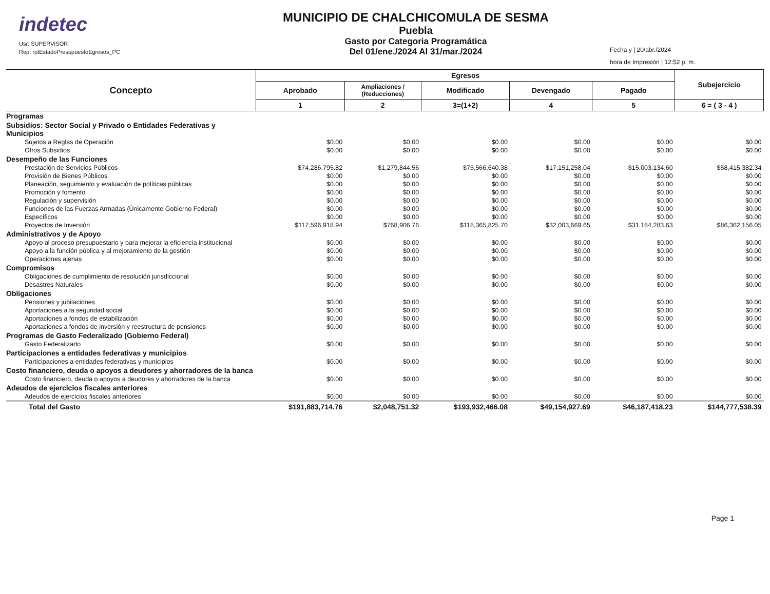indetec
Usr: SUPERVISOR
Rep: rptEstadoPresupuestoEgresos_PC
MUNICIPIO DE CHALCHICOMULA DE SESMA
Puebla
Gasto por Categoria Programática
Del 01/ene./2024 Al 31/mar./2024
Fecha y | 20/abr./2024
hora de Impresión | 12:52 p. m.
| Concepto | Egresos | | | | | Subejercicio |
| --- | --- | --- | --- | --- | --- | --- |
| | Aprobado | Ampliaciones / (Reducciones) | Modificado | Devengado | Pagado | |
| | 1 | 2 | 3=(1+2) | 4 | 5 | 6 = ( 3 - 4 ) |
| Programas | | | | | | |
| Subsidios: Sector Social y Privado o Entidades Federativas y Municipios | | | | | | |
| Sujetos a Reglas de Operación | $0.00 | $0.00 | $0.00 | $0.00 | $0.00 | $0.00 |
| Otros Subsidios | $0.00 | $0.00 | $0.00 | $0.00 | $0.00 | $0.00 |
| Desempeño de las Funciones | | | | | | |
| Prestación de Servicios Públicos | $74,286,795.82 | $1,279,844.56 | $75,566,640.38 | $17,151,258.04 | $15,003,134.60 | $58,415,382.34 |
| Provisión de Bienes Públicos | $0.00 | $0.00 | $0.00 | $0.00 | $0.00 | $0.00 |
| Planeación, seguimiento y evaluación de políticas públicas | $0.00 | $0.00 | $0.00 | $0.00 | $0.00 | $0.00 |
| Promoción y fomento | $0.00 | $0.00 | $0.00 | $0.00 | $0.00 | $0.00 |
| Regulación y supervisión | $0.00 | $0.00 | $0.00 | $0.00 | $0.00 | $0.00 |
| Funciones de las Fuerzas Armadas (Únicamente Gobierno Federal) | $0.00 | $0.00 | $0.00 | $0.00 | $0.00 | $0.00 |
| Específicos | $0.00 | $0.00 | $0.00 | $0.00 | $0.00 | $0.00 |
| Proyectos de Inversión | $117,596,918.94 | $768,906.76 | $118,365,825.70 | $32,003,669.65 | $31,184,283.63 | $86,362,156.05 |
| Administrativos y de Apoyo | | | | | | |
| Apoyo al proceso presupuestario y para mejorar la eficiencia institucional | $0.00 | $0.00 | $0.00 | $0.00 | $0.00 | $0.00 |
| Apoyo a la función pública y al mejoramiento de la gestión | $0.00 | $0.00 | $0.00 | $0.00 | $0.00 | $0.00 |
| Operaciones ajenas | $0.00 | $0.00 | $0.00 | $0.00 | $0.00 | $0.00 |
| Compromisos | | | | | | |
| Obligaciones de cumplimiento de resolución jurisdiccional | $0.00 | $0.00 | $0.00 | $0.00 | $0.00 | $0.00 |
| Desastres Naturales | $0.00 | $0.00 | $0.00 | $0.00 | $0.00 | $0.00 |
| Obligaciones | | | | | | |
| Pensiones y jubilaciones | $0.00 | $0.00 | $0.00 | $0.00 | $0.00 | $0.00 |
| Aportaciones a la seguridad social | $0.00 | $0.00 | $0.00 | $0.00 | $0.00 | $0.00 |
| Aportaciones a fondos de estabilización | $0.00 | $0.00 | $0.00 | $0.00 | $0.00 | $0.00 |
| Aportaciones a fondos de inversión y reestructura de pensiones | $0.00 | $0.00 | $0.00 | $0.00 | $0.00 | $0.00 |
| Programas de Gasto Federalizado (Gobierno Federal) | | | | | | |
| Gasto Federalizado | $0.00 | $0.00 | $0.00 | $0.00 | $0.00 | $0.00 |
| Participaciones a entidades federativas y municipios | | | | | | |
| Participaciones a entidades federativas y municipios | $0.00 | $0.00 | $0.00 | $0.00 | $0.00 | $0.00 |
| Costo financiero, deuda o apoyos a deudores y ahorradores de la banca | | | | | | |
| Costo financiero, deuda o apoyos a deudores y ahorradores de la banca | $0.00 | $0.00 | $0.00 | $0.00 | $0.00 | $0.00 |
| Adeudos de ejercicios fiscales anteriores | | | | | | |
| Adeudos de ejercicios fiscales anteriores | $0.00 | $0.00 | $0.00 | $0.00 | $0.00 | $0.00 |
| Total del Gasto | $191,883,714.76 | $2,048,751.32 | $193,932,466.08 | $49,154,927.69 | $46,187,418.23 | $144,777,538.39 |
Page 1